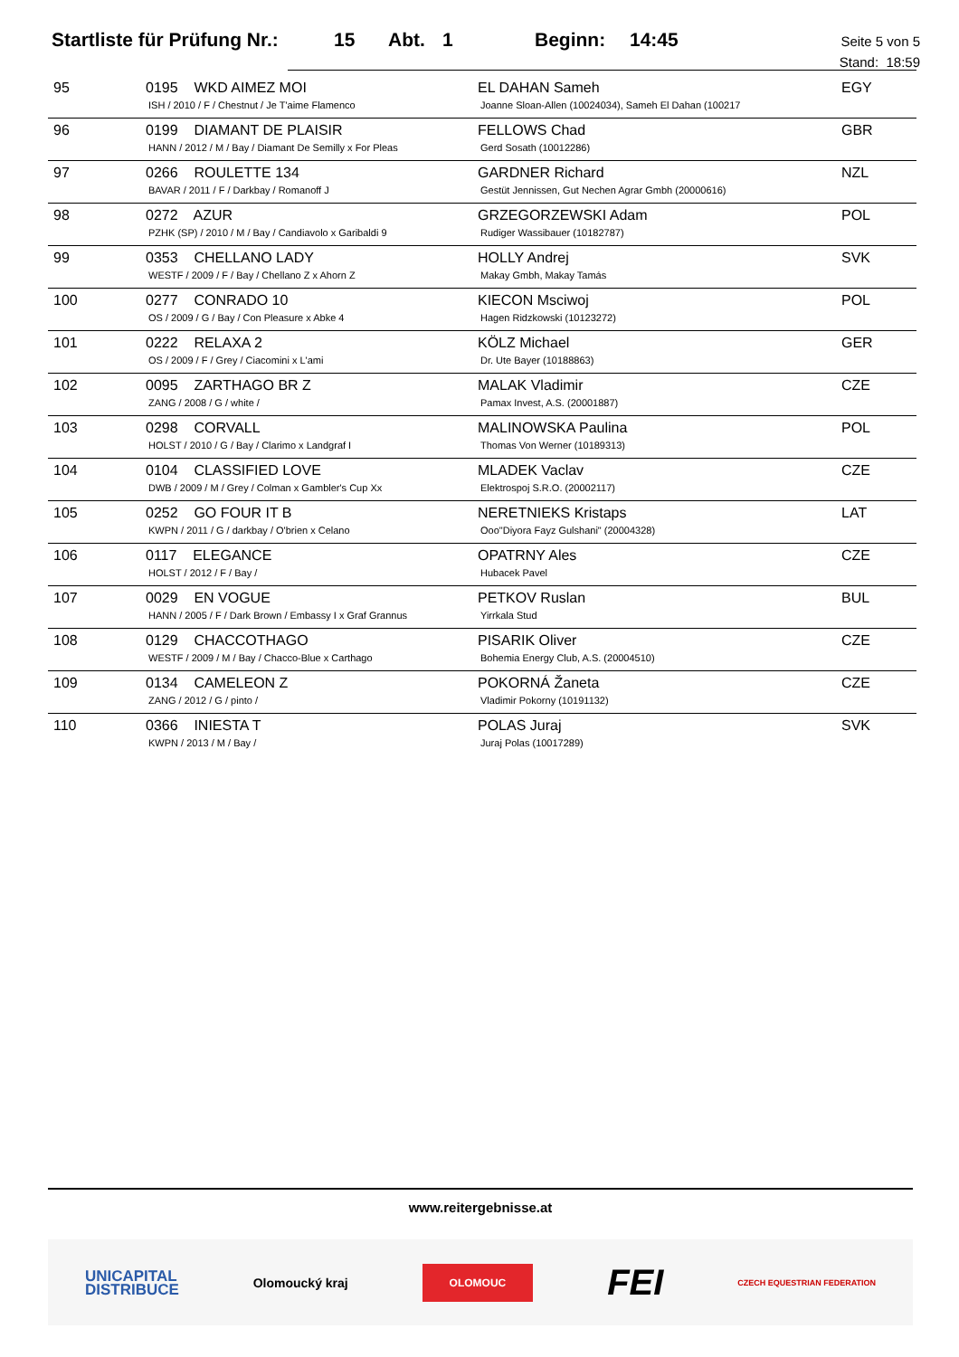Startliste für Prüfung Nr.: 15 Abt. 1 Beginn: 14:45
Seite 5 von 5
Stand: 18:59
| 95 | 0195 WKD AIMEZ MOI ISH / 2010 / F / Chestnut / Je T'aime Flamenco | EL DAHAN Sameh Joanne Sloan-Allen (10024034), Sameh El Dahan (100217 | EGY |
| 96 | 0199 DIAMANT DE PLAISIR HANN / 2012 / M / Bay / Diamant De Semilly x For Pleas | FELLOWS Chad Gerd Sosath (10012286) | GBR |
| 97 | 0266 ROULETTE 134 BAVAR / 2011 / F / Darkbay / Romanoff J | GARDNER Richard Gestüt Jennissen, Gut Nechen Agrar Gmbh (20000616) | NZL |
| 98 | 0272 AZUR PZHK (SP) / 2010 / M / Bay / Candiavolo x Garibaldi 9 | GRZEGORZEWSKI Adam Rudiger Wassibauer (10182787) | POL |
| 99 | 0353 CHELLANO LADY WESTF / 2009 / F / Bay / Chellano Z x Ahorn Z | HOLLY Andrej Makay Gmbh, Makay Tamás | SVK |
| 100 | 0277 CONRADO 10 OS / 2009 / G / Bay / Con Pleasure x Abke 4 | KIECON Msciwoj Hagen Ridzkowski (10123272) | POL |
| 101 | 0222 RELAXA 2 OS / 2009 / F / Grey / Ciacomini x L'ami | KÖLZ Michael Dr. Ute Bayer (10188863) | GER |
| 102 | 0095 ZARTHAGO BR Z ZANG / 2008 / G / white / | MALAK Vladimir Pamax Invest, A.S. (20001887) | CZE |
| 103 | 0298 CORVALL HOLST / 2010 / G / Bay / Clarimo x Landgraf I | MALINOWSKA Paulina Thomas Von Werner (10189313) | POL |
| 104 | 0104 CLASSIFIED LOVE DWB / 2009 / M / Grey / Colman x Gambler's Cup Xx | MLADEK Vaclav Elektrospoj S.R.O. (20002117) | CZE |
| 105 | 0252 GO FOUR IT B KWPN / 2011 / G / darkbay / O'brien x Celano | NERETNIEKS Kristaps Ooo"Diyora Fayz Gulshani" (20004328) | LAT |
| 106 | 0117 ELEGANCE HOLST / 2012 / F / Bay / | OPATRNY Ales Hubacek Pavel | CZE |
| 107 | 0029 EN VOGUE HANN / 2005 / F / Dark Brown / Embassy I x Graf Grannus | PETKOV Ruslan Yirrkala Stud | BUL |
| 108 | 0129 CHACCOTHAGO WESTF / 2009 / M / Bay / Chacco-Blue x Carthago | PISARIK Oliver Bohemia Energy Club, A.S. (20004510) | CZE |
| 109 | 0134 CAMELEON Z ZANG / 2012 / G / pinto / | POKORNÁ Žaneta Vladimir Pokorny (10191132) | CZE |
| 110 | 0366 INIESTA T KWPN / 2013 / M / Bay / | POLAS Juraj Juraj Polas (10017289) | SVK |
www.reitergebnisse.at
UNICAPITAL
DISTRIBUCE Olomoucký kraj OLOMOUC FEI CZECH EQUESTRIAN FEDERATION